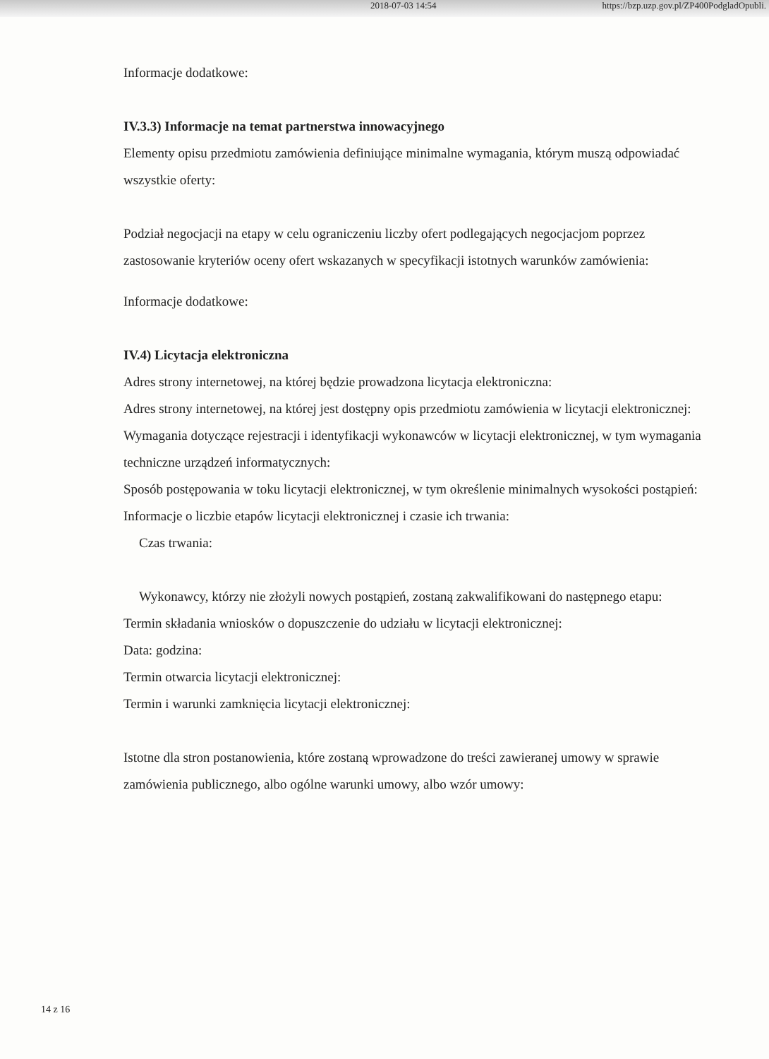2018-07-03 14:54 https://bzp.uzp.gov.pl/ZP400PodgladOpubli.
Informacje dodatkowe:
IV.3.3) Informacje na temat partnerstwa innowacyjnego
Elementy opisu przedmiotu zamówienia definiujące minimalne wymagania, którym muszą odpowiadać wszystkie oferty:
Podział negocjacji na etapy w celu ograniczeniu liczby ofert podlegających negocjacjom poprzez zastosowanie kryteriów oceny ofert wskazanych w specyfikacji istotnych warunków zamówienia:
Informacje dodatkowe:
IV.4) Licytacja elektroniczna
Adres strony internetowej, na której będzie prowadzona licytacja elektroniczna:
Adres strony internetowej, na której jest dostępny opis przedmiotu zamówienia w licytacji elektronicznej:
Wymagania dotyczące rejestracji i identyfikacji wykonawców w licytacji elektronicznej, w tym wymagania techniczne urządzeń informatycznych:
Sposób postępowania w toku licytacji elektronicznej, w tym określenie minimalnych wysokości postąpień:
Informacje o liczbie etapów licytacji elektronicznej i czasie ich trwania:
Czas trwania:
Wykonawcy, którzy nie złożyli nowych postąpień, zostaną zakwalifikowani do następnego etapu:
Termin składania wniosków o dopuszczenie do udziału w licytacji elektronicznej:
Data: godzina:
Termin otwarcia licytacji elektronicznej:
Termin i warunki zamknięcia licytacji elektronicznej:
Istotne dla stron postanowienia, które zostaną wprowadzone do treści zawieranej umowy w sprawie zamówienia publicznego, albo ogólne warunki umowy, albo wzór umowy:
14 z 16